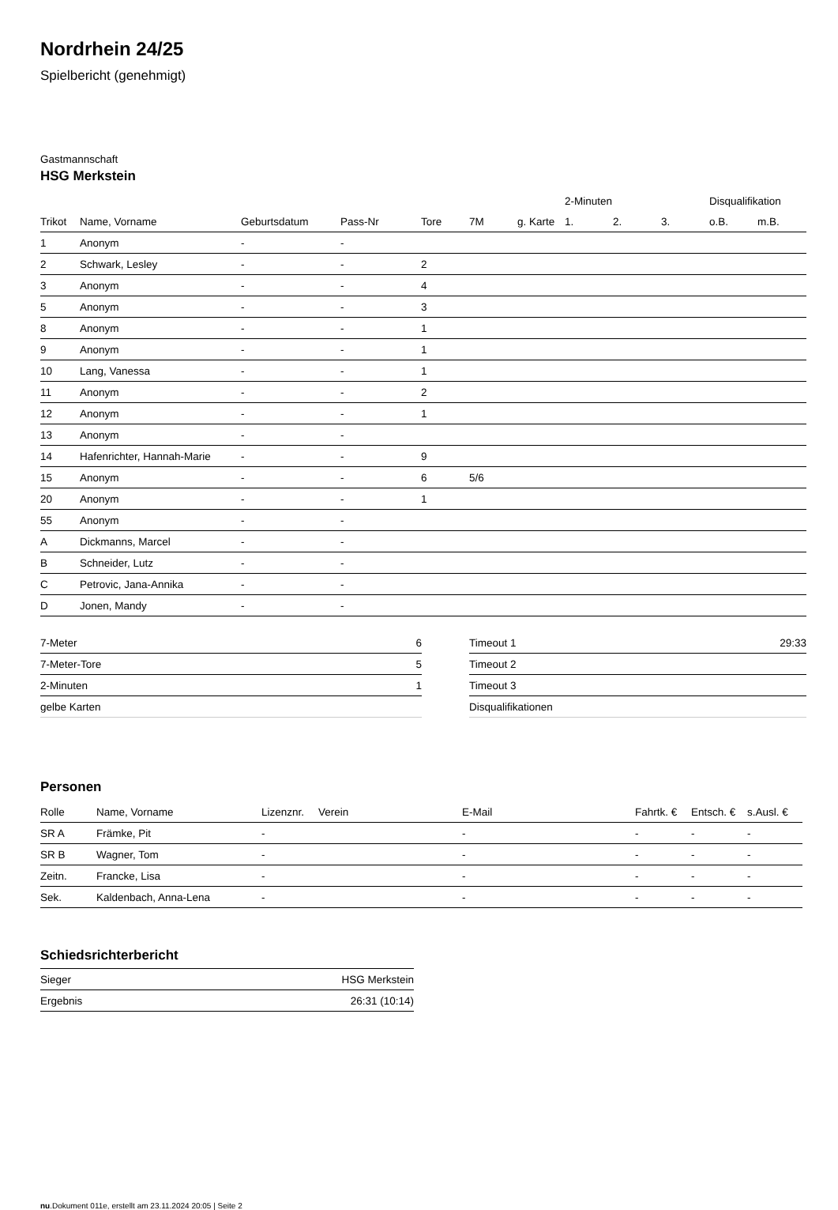Nordrhein 24/25
Spielbericht (genehmigt)
Gastmannschaft
HSG Merkstein
| | | | | | | | 2-Minuten | | | Disqualifikation | |
| --- | --- | --- | --- | --- | --- | --- | --- | --- | --- | --- | --- |
| Trikot | Name, Vorname | Geburtsdatum | Pass-Nr | Tore | 7M | g. Karte | 1. | 2. | 3. | o.B. | m.B. |
| 1 | Anonym | - | - | | | | | | | | |
| 2 | Schwark, Lesley | - | - | 2 | | | | | | | |
| 3 | Anonym | - | - | 4 | | | | | | | |
| 5 | Anonym | - | - | 3 | | | | | | | |
| 8 | Anonym | - | - | 1 | | | | | | | |
| 9 | Anonym | - | - | 1 | | | | | | | |
| 10 | Lang, Vanessa | - | - | 1 | | | | | | | |
| 11 | Anonym | - | - | 2 | | | | | | | |
| 12 | Anonym | - | - | 1 | | | | | | | |
| 13 | Anonym | - | - | | | | | | | | |
| 14 | Hafenrichter, Hannah-Marie | - | - | 9 | | | | | | | |
| 15 | Anonym | - | - | 6 | 5/6 | | | | | | |
| 20 | Anonym | - | - | 1 | | | | | | | |
| 55 | Anonym | - | - | | | | | | | | |
| A | Dickmanns, Marcel | - | - | | | | | | | | |
| B | Schneider, Lutz | - | - | | | | | | | | |
| C | Petrovic, Jana-Annika | - | - | | | | | | | | |
| D | Jonen, Mandy | - | - | | | | | | | | |
| 7-Meter | 6 |
| 7-Meter-Tore | 5 |
| 2-Minuten | 1 |
| gelbe Karten | |
| Timeout 1 | 29:33 |
| Timeout 2 | |
| Timeout 3 | |
| Disqualifikationen | |
Personen
| Rolle | Name, Vorname | Lizenznr. | Verein | E-Mail | Fahrtk. € | Entsch. € | s.Ausl. € |
| --- | --- | --- | --- | --- | --- | --- | --- |
| SR A | Främke, Pit | - | | - | - | - | - |
| SR B | Wagner, Tom | - | | - | - | - | - |
| Zeitn. | Francke, Lisa | - | | - | - | - | - |
| Sek. | Kaldenbach, Anna-Lena | - | | - | - | - | - |
Schiedsrichterbericht
| Sieger | HSG Merkstein |
| Ergebnis | 26:31 (10:14) |
nu.Dokument 011e, erstellt am 23.11.2024 20:05 | Seite 2